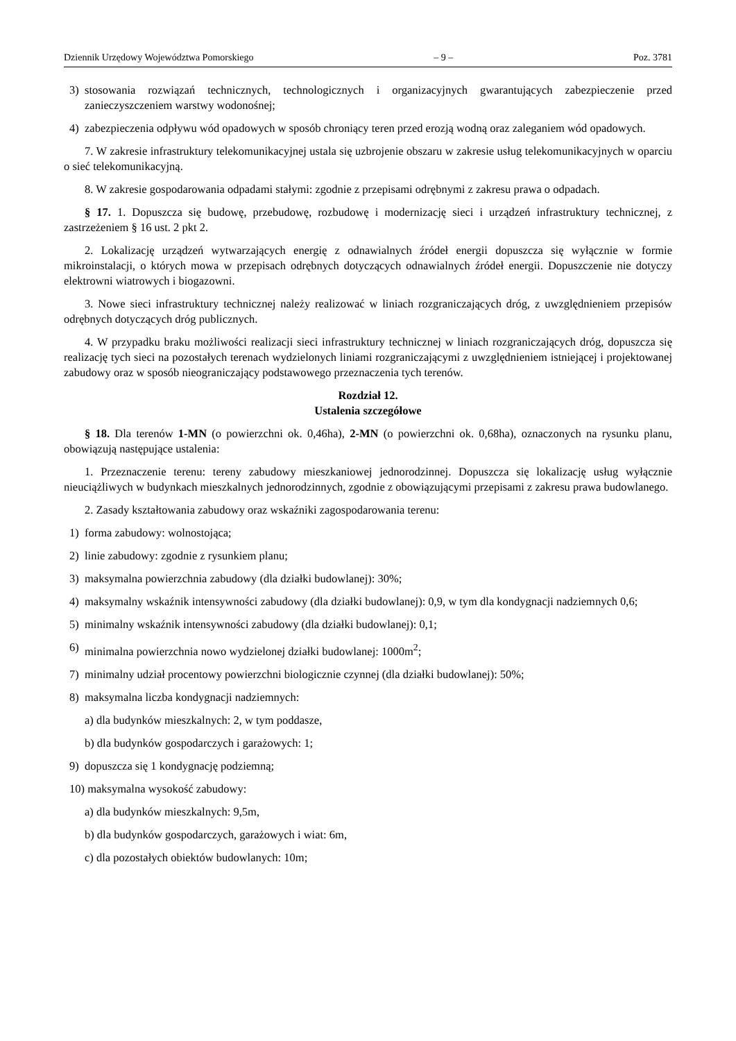Dziennik Urzędowy Województwa Pomorskiego – 9 – Poz. 3781
3) stosowania rozwiązań technicznych, technologicznych i organizacyjnych gwarantujących zabezpieczenie przed zanieczyszczeniem warstwy wodonośnej;
4) zabezpieczenia odpływu wód opadowych w sposób chroniący teren przed erozją wodną oraz zaleganiem wód opadowych.
7. W zakresie infrastruktury telekomunikacyjnej ustala się uzbrojenie obszaru w zakresie usług telekomunikacyjnych w oparciu o sieć telekomunikacyjną.
8. W zakresie gospodarowania odpadami stałymi: zgodnie z przepisami odrębnymi z zakresu prawa o odpadach.
§ 17. 1. Dopuszcza się budowę, przebudowę, rozbudowę i modernizację sieci i urządzeń infrastruktury technicznej, z zastrzeżeniem § 16 ust. 2 pkt 2.
2. Lokalizację urządzeń wytwarzających energię z odnawialnych źródeł energii dopuszcza się wyłącznie w formie mikroinstalacji, o których mowa w przepisach odrębnych dotyczących odnawialnych źródeł energii. Dopuszczenie nie dotyczy elektrowni wiatrowych i biogazowni.
3. Nowe sieci infrastruktury technicznej należy realizować w liniach rozgraniczających dróg, z uwzględnieniem przepisów odrębnych dotyczących dróg publicznych.
4. W przypadku braku możliwości realizacji sieci infrastruktury technicznej w liniach rozgraniczających dróg, dopuszcza się realizację tych sieci na pozostałych terenach wydzielonych liniami rozgraniczającymi z uwzględnieniem istniejącej i projektowanej zabudowy oraz w sposób nieograniczający podstawowego przeznaczenia tych terenów.
Rozdział 12.
Ustalenia szczegółowe
§ 18. Dla terenów 1-MN (o powierzchni ok. 0,46ha), 2-MN (o powierzchni ok. 0,68ha), oznaczonych na rysunku planu, obowiązują następujące ustalenia:
1. Przeznaczenie terenu: tereny zabudowy mieszkaniowej jednorodzinnej. Dopuszcza się lokalizację usług wyłącznie nieuciążliwych w budynkach mieszkalnych jednorodzinnych, zgodnie z obowiązującymi przepisami z zakresu prawa budowlanego.
2. Zasady kształtowania zabudowy oraz wskaźniki zagospodarowania terenu:
1) forma zabudowy: wolnostojąca;
2) linie zabudowy: zgodnie z rysunkiem planu;
3) maksymalna powierzchnia zabudowy (dla działki budowlanej): 30%;
4) maksymalny wskaźnik intensywności zabudowy (dla działki budowlanej): 0,9, w tym dla kondygnacji nadziemnych 0,6;
5) minimalny wskaźnik intensywności zabudowy (dla działki budowlanej): 0,1;
6) minimalna powierzchnia nowo wydzielonej działki budowlanej: 1000m<sup>2</sup>;
7) minimalny udział procentowy powierzchni biologicznie czynnej (dla działki budowlanej): 50%;
8) maksymalna liczba kondygnacji nadziemnych:
a) dla budynków mieszkalnych: 2, w tym poddasze,
b) dla budynków gospodarczych i garażowych: 1;
9) dopuszcza się 1 kondygnację podziemną;
10) maksymalna wysokość zabudowy:
a) dla budynków mieszkalnych: 9,5m,
b) dla budynków gospodarczych, garażowych i wiat: 6m,
c) dla pozostałych obiektów budowlanych: 10m;